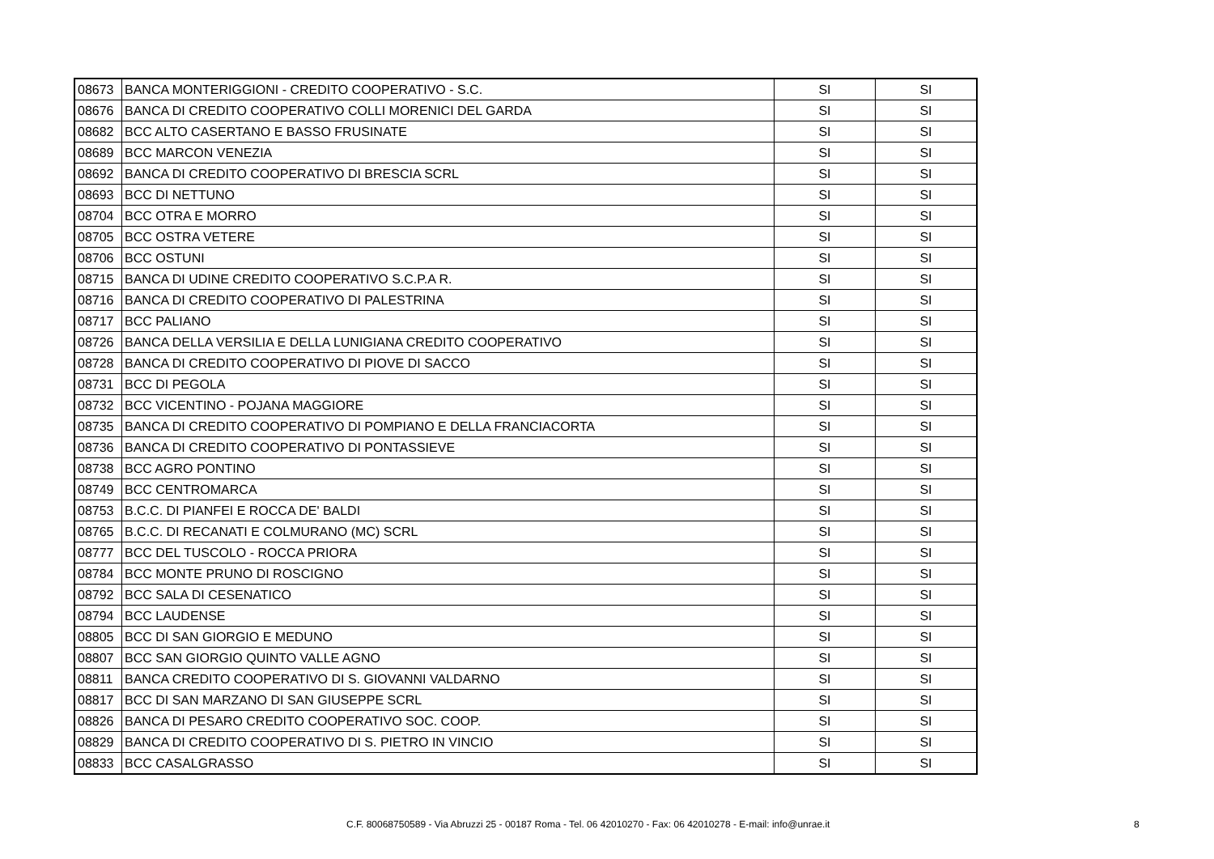| 08673 | BANCA MONTERIGGIONI - CREDITO COOPERATIVO - S.C. | SI | SI |
| 08676 | BANCA DI CREDITO COOPERATIVO COLLI MORENICI DEL GARDA | SI | SI |
| 08682 | BCC ALTO CASERTANO E BASSO FRUSINATE | SI | SI |
| 08689 | BCC MARCON VENEZIA | SI | SI |
| 08692 | BANCA DI CREDITO COOPERATIVO DI BRESCIA SCRL | SI | SI |
| 08693 | BCC DI NETTUNO | SI | SI |
| 08704 | BCC OTRA E MORRO | SI | SI |
| 08705 | BCC OSTRA VETERE | SI | SI |
| 08706 | BCC OSTUNI | SI | SI |
| 08715 | BANCA DI UDINE CREDITO COOPERATIVO S.C.P.A R. | SI | SI |
| 08716 | BANCA DI CREDITO COOPERATIVO DI PALESTRINA | SI | SI |
| 08717 | BCC PALIANO | SI | SI |
| 08726 | BANCA DELLA VERSILIA E DELLA LUNIGIANA CREDITO COOPERATIVO | SI | SI |
| 08728 | BANCA DI CREDITO COOPERATIVO DI PIOVE DI SACCO | SI | SI |
| 08731 | BCC DI PEGOLA | SI | SI |
| 08732 | BCC VICENTINO - POJANA MAGGIORE | SI | SI |
| 08735 | BANCA DI CREDITO COOPERATIVO DI POMPIANO E DELLA FRANCIACORTA | SI | SI |
| 08736 | BANCA DI CREDITO COOPERATIVO DI PONTASSIEVE | SI | SI |
| 08738 | BCC AGRO PONTINO | SI | SI |
| 08749 | BCC CENTROMARCA | SI | SI |
| 08753 | B.C.C. DI PIANFEI E ROCCA DE' BALDI | SI | SI |
| 08765 | B.C.C. DI RECANATI E COLMURANO (MC) SCRL | SI | SI |
| 08777 | BCC DEL TUSCOLO - ROCCA PRIORA | SI | SI |
| 08784 | BCC MONTE PRUNO DI ROSCIGNO | SI | SI |
| 08792 | BCC SALA DI CESENATICO | SI | SI |
| 08794 | BCC LAUDENSE | SI | SI |
| 08805 | BCC DI SAN GIORGIO E MEDUNO | SI | SI |
| 08807 | BCC SAN GIORGIO QUINTO VALLE AGNO | SI | SI |
| 08811 | BANCA CREDITO COOPERATIVO DI S. GIOVANNI VALDARNO | SI | SI |
| 08817 | BCC DI SAN MARZANO DI SAN GIUSEPPE SCRL | SI | SI |
| 08826 | BANCA DI PESARO CREDITO COOPERATIVO SOC. COOP. | SI | SI |
| 08829 | BANCA DI CREDITO COOPERATIVO DI S. PIETRO IN VINCIO | SI | SI |
| 08833 | BCC CASALGRASSO | SI | SI |
C.F. 80068750589 - Via Abruzzi 25 - 00187 Roma - Tel. 06 42010270 - Fax: 06 42010278 - E-mail: info@unrae.it 8